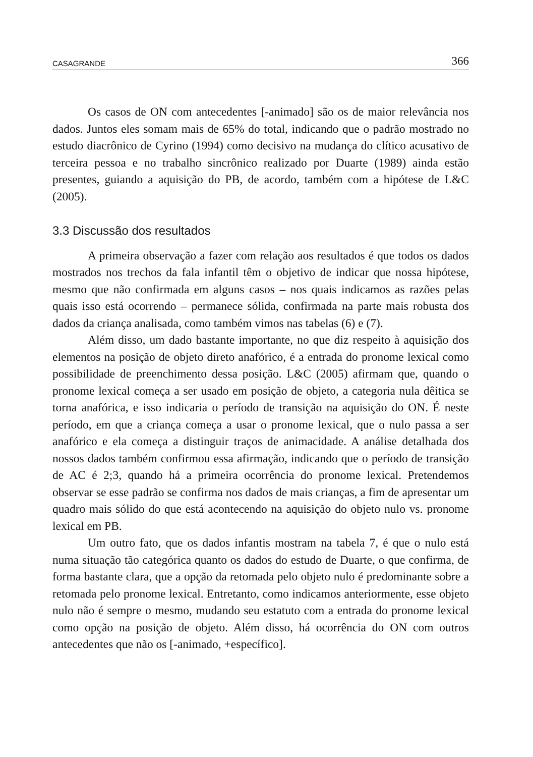CASAGRANDE 366
Os casos de ON com antecedentes [-animado] são os de maior relevância nos dados. Juntos eles somam mais de 65% do total, indicando que o padrão mostrado no estudo diacrônico de Cyrino (1994) como decisivo na mudança do clítico acusativo de terceira pessoa e no trabalho sincrônico realizado por Duarte (1989) ainda estão presentes, guiando a aquisição do PB, de acordo, também com a hipótese de L&C (2005).
3.3 Discussão dos resultados
A primeira observação a fazer com relação aos resultados é que todos os dados mostrados nos trechos da fala infantil têm o objetivo de indicar que nossa hipótese, mesmo que não confirmada em alguns casos – nos quais indicamos as razões pelas quais isso está ocorrendo – permanece sólida, confirmada na parte mais robusta dos dados da criança analisada, como também vimos nas tabelas (6) e (7).
Além disso, um dado bastante importante, no que diz respeito à aquisição dos elementos na posição de objeto direto anafórico, é a entrada do pronome lexical como possibilidade de preenchimento dessa posição. L&C (2005) afirmam que, quando o pronome lexical começa a ser usado em posição de objeto, a categoria nula dêitica se torna anafórica, e isso indicaria o período de transição na aquisição do ON. É neste período, em que a criança começa a usar o pronome lexical, que o nulo passa a ser anafórico e ela começa a distinguir traços de animacidade. A análise detalhada dos nossos dados também confirmou essa afirmação, indicando que o período de transição de AC é 2;3, quando há a primeira ocorrência do pronome lexical. Pretendemos observar se esse padrão se confirma nos dados de mais crianças, a fim de apresentar um quadro mais sólido do que está acontecendo na aquisição do objeto nulo vs. pronome lexical em PB.
Um outro fato, que os dados infantis mostram na tabela 7, é que o nulo está numa situação tão categórica quanto os dados do estudo de Duarte, o que confirma, de forma bastante clara, que a opção da retomada pelo objeto nulo é predominante sobre a retomada pelo pronome lexical. Entretanto, como indicamos anteriormente, esse objeto nulo não é sempre o mesmo, mudando seu estatuto com a entrada do pronome lexical como opção na posição de objeto. Além disso, há ocorrência do ON com outros antecedentes que não os [-animado, +específico].